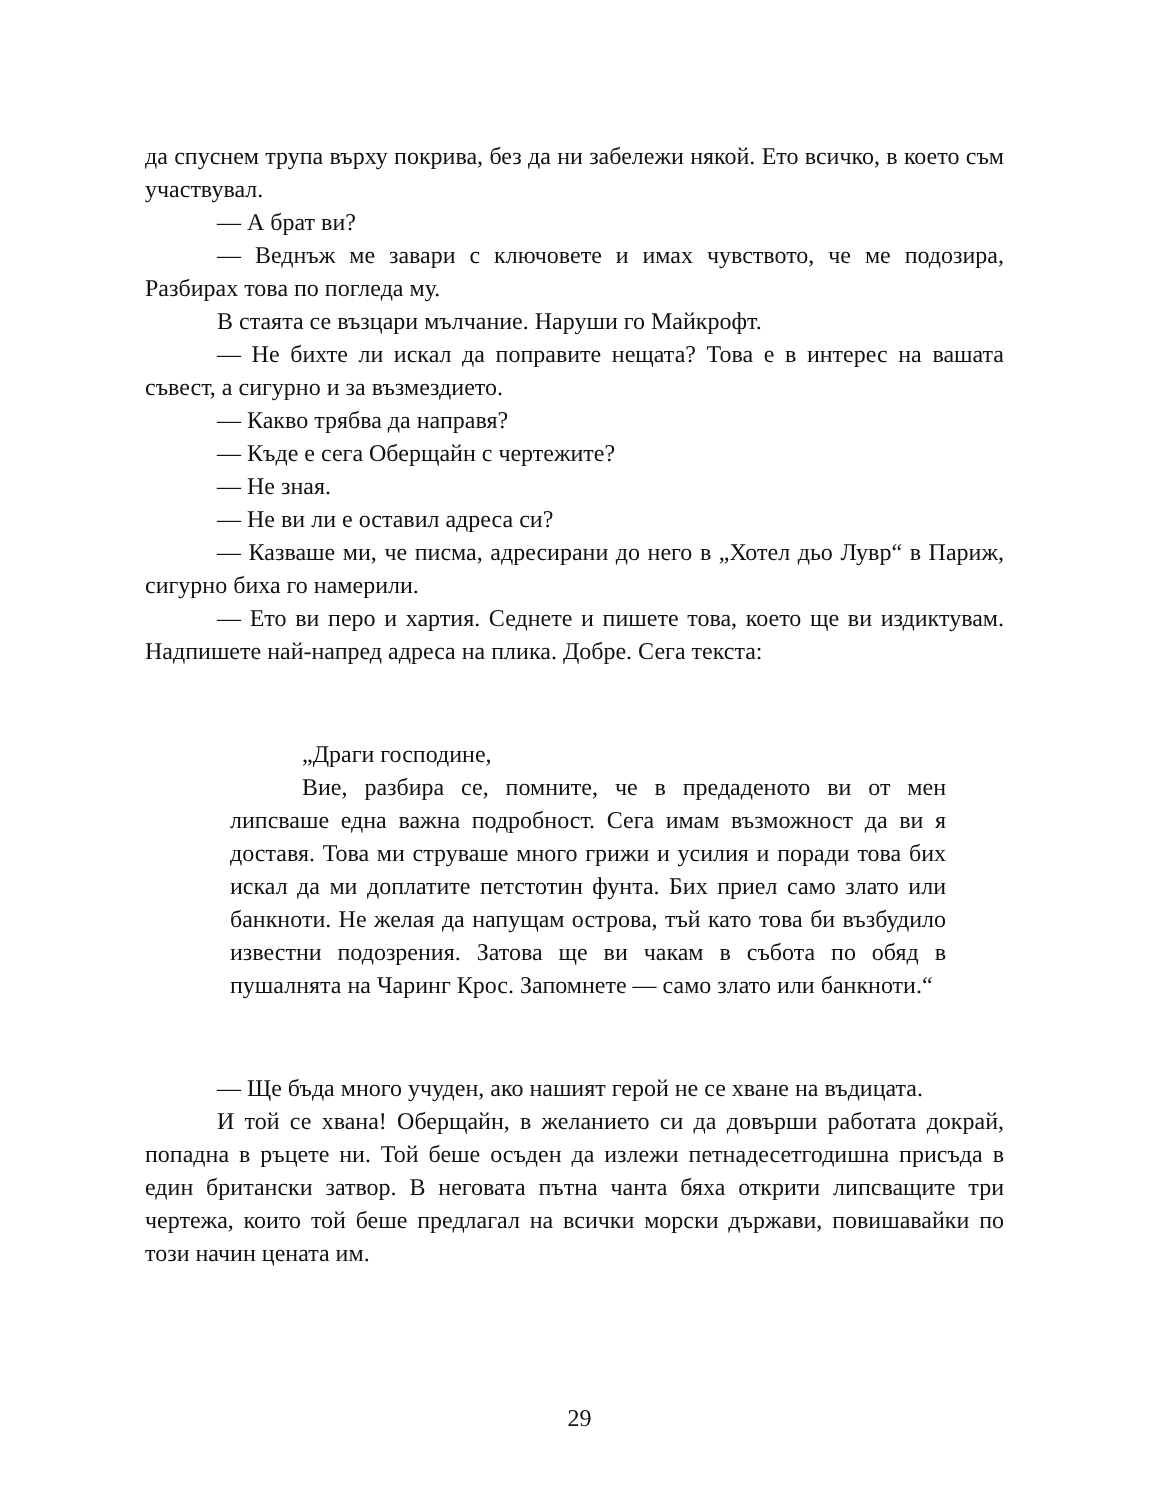да спуснем трупа върху покрива, без да ни забележи някой. Ето всичко, в което съм участвувал.
— А брат ви?
— Веднъж ме завари с ключовете и имах чувството, че ме подозира, Разбирах това по погледа му.
В стаята се възцари мълчание. Наруши го Майкрофт.
— Не бихте ли искал да поправите нещата? Това е в интерес на вашата съвест, а сигурно и за възмездието.
— Какво трябва да направя?
— Къде е сега Оберщайн с чертежите?
— Не зная.
— Не ви ли е оставил адреса си?
— Казваше ми, че писма, адресирани до него в „Хотел дьо Лувр“ в Париж, сигурно биха го намерили.
— Ето ви перо и хартия. Седнете и пишете това, което ще ви издиктувам. Надпишете най-напред адреса на плика. Добре. Сега текста:
„Драги господине,
Вие, разбира се, помните, че в предаденото ви от мен липсваше една важна подробност. Сега имам възможност да ви я доставя. Това ми струваше много грижи и усилия и поради това бих искал да ми доплатите петстотин фунта. Бих приел само злато или банкноти. Не желая да напущам острова, тъй като това би възбудило известни подозрения. Затова ще ви чакам в събота по обяд в пушалнята на Чаринг Крос. Запомнете — само злато или банкноти.“
— Ще бъда много учуден, ако нашият герой не се хване на въдицата.
И той се хвана! Оберщайн, в желанието си да довърши работата докрай, попадна в ръцете ни. Той беше осъден да излежи петнадесетгодишна присъда в един британски затвор. В неговата пътна чанта бяха открити липсващите три чертежа, които той беше предлагал на всички морски държави, повишавайки по този начин цената им.
29